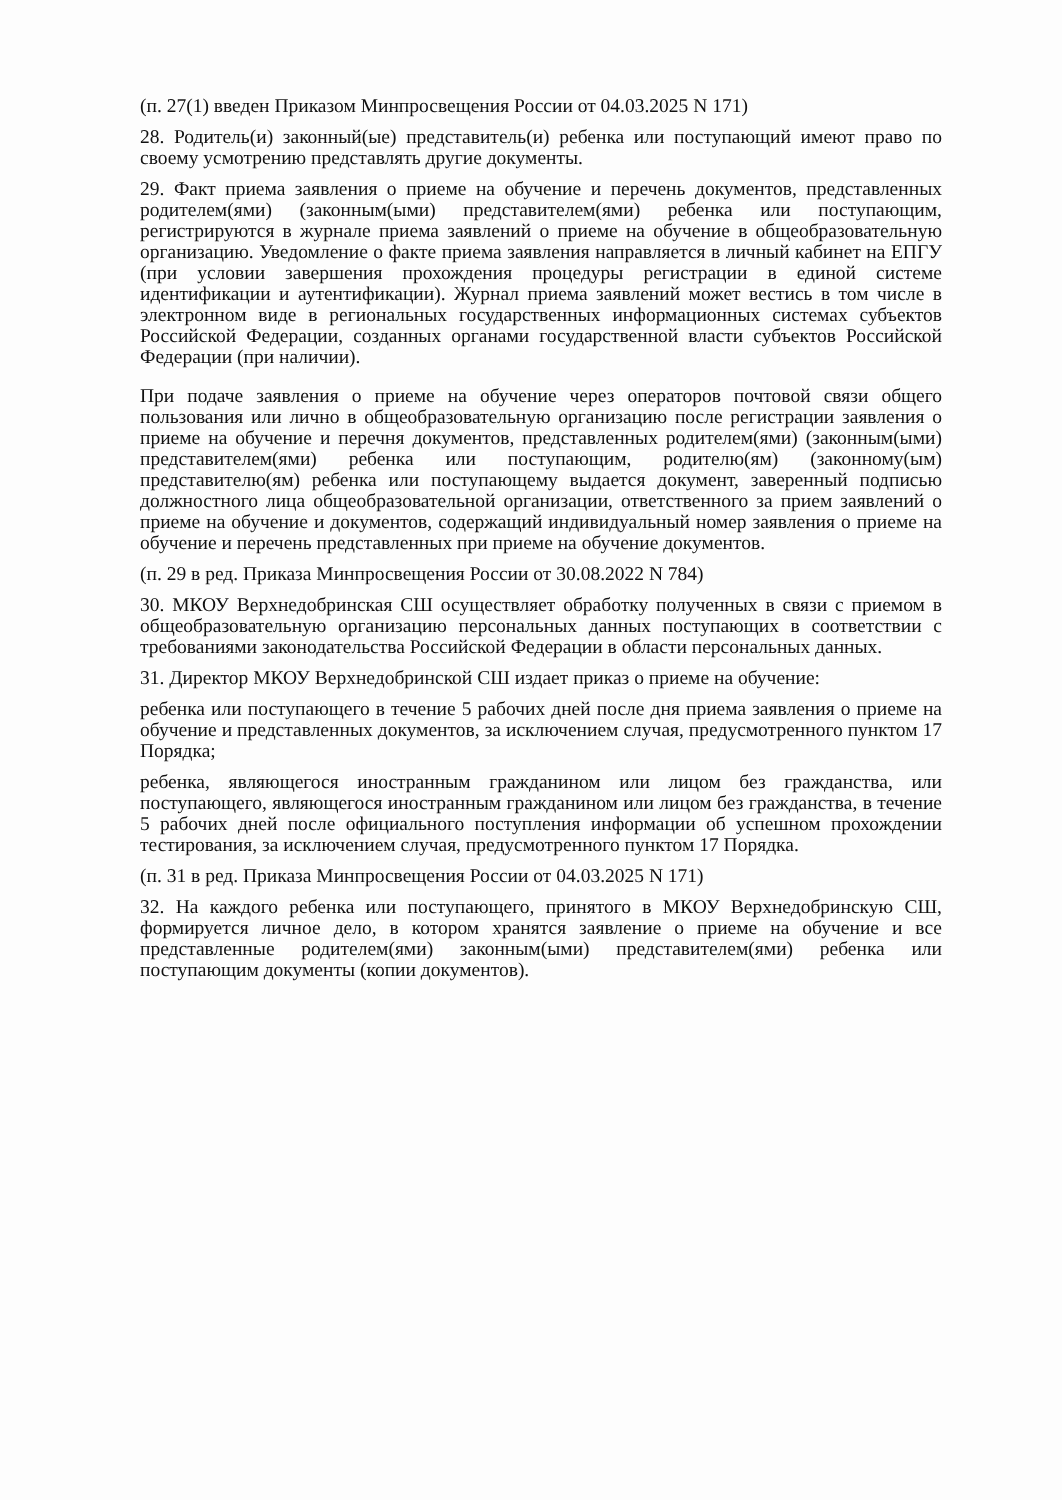(п. 27(1) введен Приказом Минпросвещения России от 04.03.2025 N 171)
28. Родитель(и) законный(ые) представитель(и) ребенка или поступающий имеют право по своему усмотрению представлять другие документы.
29. Факт приема заявления о приеме на обучение и перечень документов, представленных родителем(ями) (законным(ыми) представителем(ями) ребенка или поступающим, регистрируются в журнале приема заявлений о приеме на обучение в общеобразовательную организацию. Уведомление о факте приема заявления направляется в личный кабинет на ЕПГУ (при условии завершения прохождения процедуры регистрации в единой системе идентификации и аутентификации). Журнал приема заявлений может вестись в том числе в электронном виде в региональных государственных информационных системах субъектов Российской Федерации, созданных органами государственной власти субъектов Российской Федерации (при наличии).
При подаче заявления о приеме на обучение через операторов почтовой связи общего пользования или лично в общеобразовательную организацию после регистрации заявления о приеме на обучение и перечня документов, представленных родителем(ями) (законным(ыми) представителем(ями) ребенка или поступающим, родителю(ям) (законному(ым) представителю(ям) ребенка или поступающему выдается документ, заверенный подписью должностного лица общеобразовательной организации, ответственного за прием заявлений о приеме на обучение и документов, содержащий индивидуальный номер заявления о приеме на обучение и перечень представленных при приеме на обучение документов.
(п. 29 в ред. Приказа Минпросвещения России от 30.08.2022 N 784)
30. МКОУ Верхнедобринская СШ осуществляет обработку полученных в связи с приемом в общеобразовательную организацию персональных данных поступающих в соответствии с требованиями законодательства Российской Федерации в области персональных данных.
31. Директор МКОУ Верхнедобринской СШ издает приказ о приеме на обучение:
ребенка или поступающего в течение 5 рабочих дней после дня приема заявления о приеме на обучение и представленных документов, за исключением случая, предусмотренного пунктом 17 Порядка;
ребенка, являющегося иностранным гражданином или лицом без гражданства, или поступающего, являющегося иностранным гражданином или лицом без гражданства, в течение 5 рабочих дней после официального поступления информации об успешном прохождении тестирования, за исключением случая, предусмотренного пунктом 17 Порядка.
(п. 31 в ред. Приказа Минпросвещения России от 04.03.2025 N 171)
32. На каждого ребенка или поступающего, принятого в МКОУ Верхнедобринскую СШ, формируется личное дело, в котором хранятся заявление о приеме на обучение и все представленные родителем(ями) законным(ыми) представителем(ями) ребенка или поступающим документы (копии документов).